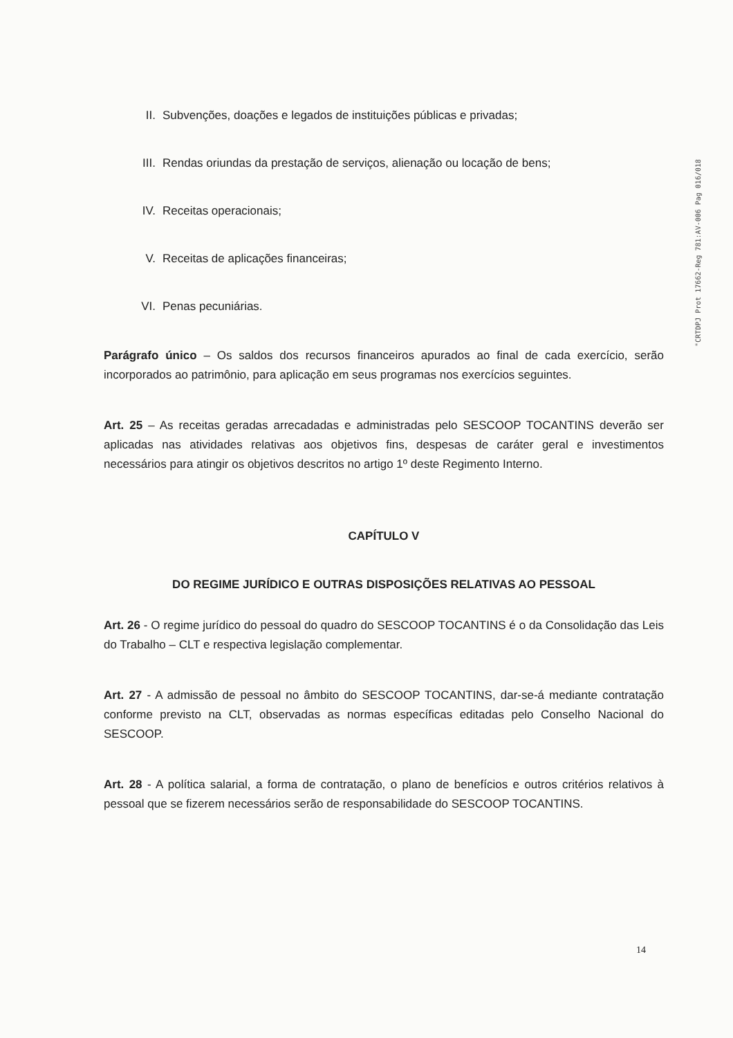"CRTDPJ Prot 17662-Reg 781:AV-006 Pag 016/018
II. Subvenções, doações e legados de instituições públicas e privadas;
III. Rendas oriundas da prestação de serviços, alienação ou locação de bens;
IV. Receitas operacionais;
V. Receitas de aplicações financeiras;
VI. Penas pecuniárias.
Parágrafo único – Os saldos dos recursos financeiros apurados ao final de cada exercício, serão incorporados ao patrimônio, para aplicação em seus programas nos exercícios seguintes.
Art. 25 – As receitas geradas arrecadadas e administradas pelo SESCOOP TOCANTINS deverão ser aplicadas nas atividades relativas aos objetivos fins, despesas de caráter geral e investimentos necessários para atingir os objetivos descritos no artigo 1º deste Regimento Interno.
CAPÍTULO V
DO REGIME JURÍDICO E OUTRAS DISPOSIÇÕES RELATIVAS AO PESSOAL
Art. 26 - O regime jurídico do pessoal do quadro do SESCOOP TOCANTINS é o da Consolidação das Leis do Trabalho – CLT e respectiva legislação complementar.
Art. 27 - A admissão de pessoal no âmbito do SESCOOP TOCANTINS, dar-se-á mediante contratação conforme previsto na CLT, observadas as normas específicas editadas pelo Conselho Nacional do SESCOOP.
Art. 28 - A política salarial, a forma de contratação, o plano de benefícios e outros critérios relativos à pessoal que se fizerem necessários serão de responsabilidade do SESCOOP TOCANTINS.
14